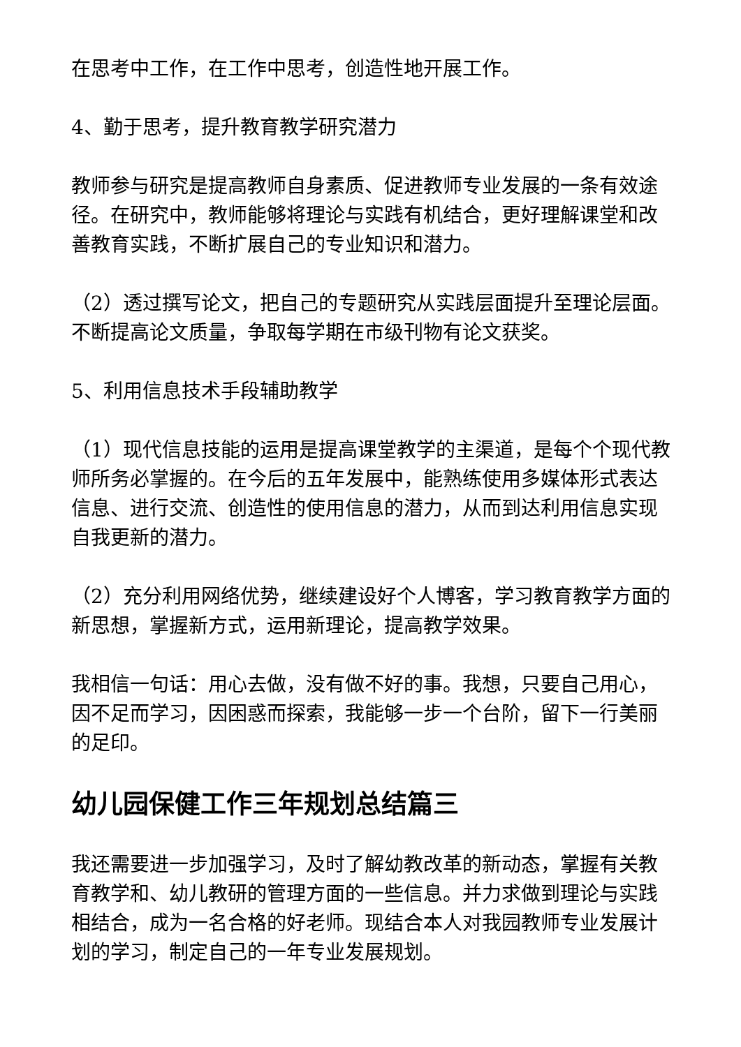在思考中工作，在工作中思考，创造性地开展工作。
4、勤于思考，提升教育教学研究潜力
教师参与研究是提高教师自身素质、促进教师专业发展的一条有效途径。在研究中，教师能够将理论与实践有机结合，更好理解课堂和改善教育实践，不断扩展自己的专业知识和潜力。
（2）透过撰写论文，把自己的专题研究从实践层面提升至理论层面。不断提高论文质量，争取每学期在市级刊物有论文获奖。
5、利用信息技术手段辅助教学
（1）现代信息技能的运用是提高课堂教学的主渠道，是每个个现代教师所务必掌握的。在今后的五年发展中，能熟练使用多媒体形式表达信息、进行交流、创造性的使用信息的潜力，从而到达利用信息实现自我更新的潜力。
（2）充分利用网络优势，继续建设好个人博客，学习教育教学方面的新思想，掌握新方式，运用新理论，提高教学效果。
我相信一句话：用心去做，没有做不好的事。我想，只要自己用心，因不足而学习，因困惑而探索，我能够一步一个台阶，留下一行美丽的足印。
幼儿园保健工作三年规划总结篇三
我还需要进一步加强学习，及时了解幼教改革的新动态，掌握有关教育教学和、幼儿教研的管理方面的一些信息。并力求做到理论与实践相结合，成为一名合格的好老师。现结合本人对我园教师专业发展计划的学习，制定自己的一年专业发展规划。